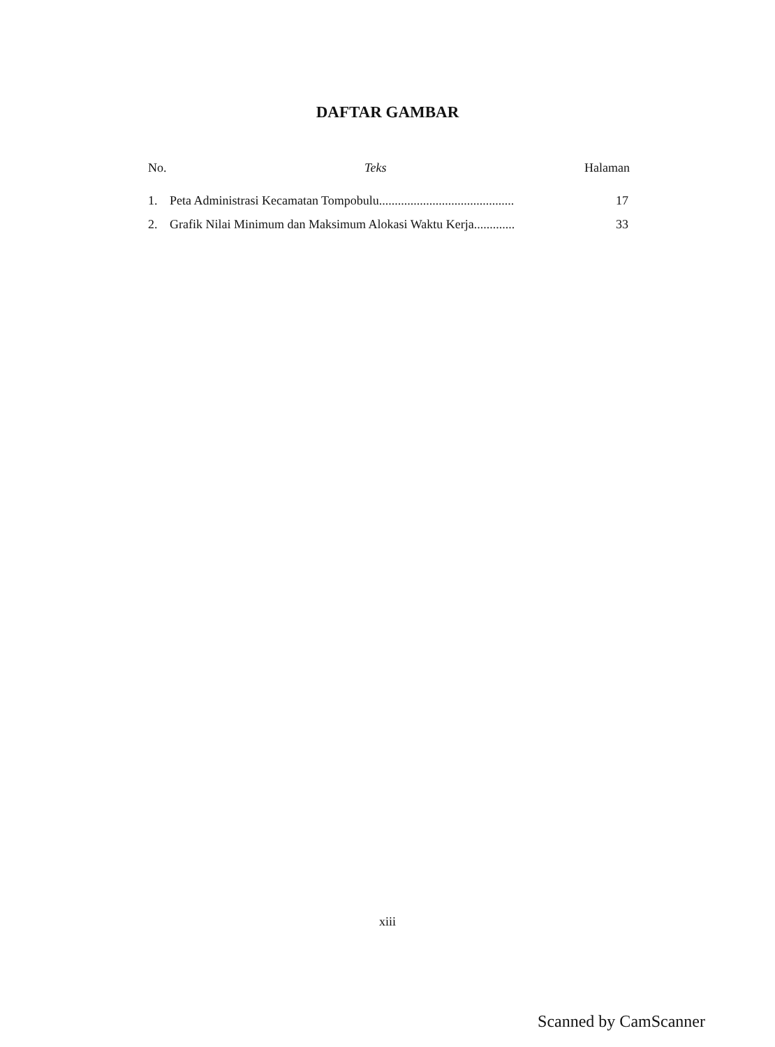DAFTAR GAMBAR
No. Teks Halaman
1. Peta Administrasi Kecamatan Tompobulu........................................... 17
2. Grafik Nilai Minimum dan Maksimum Alokasi Waktu Kerja............. 33
xiii
Scanned by CamScanner